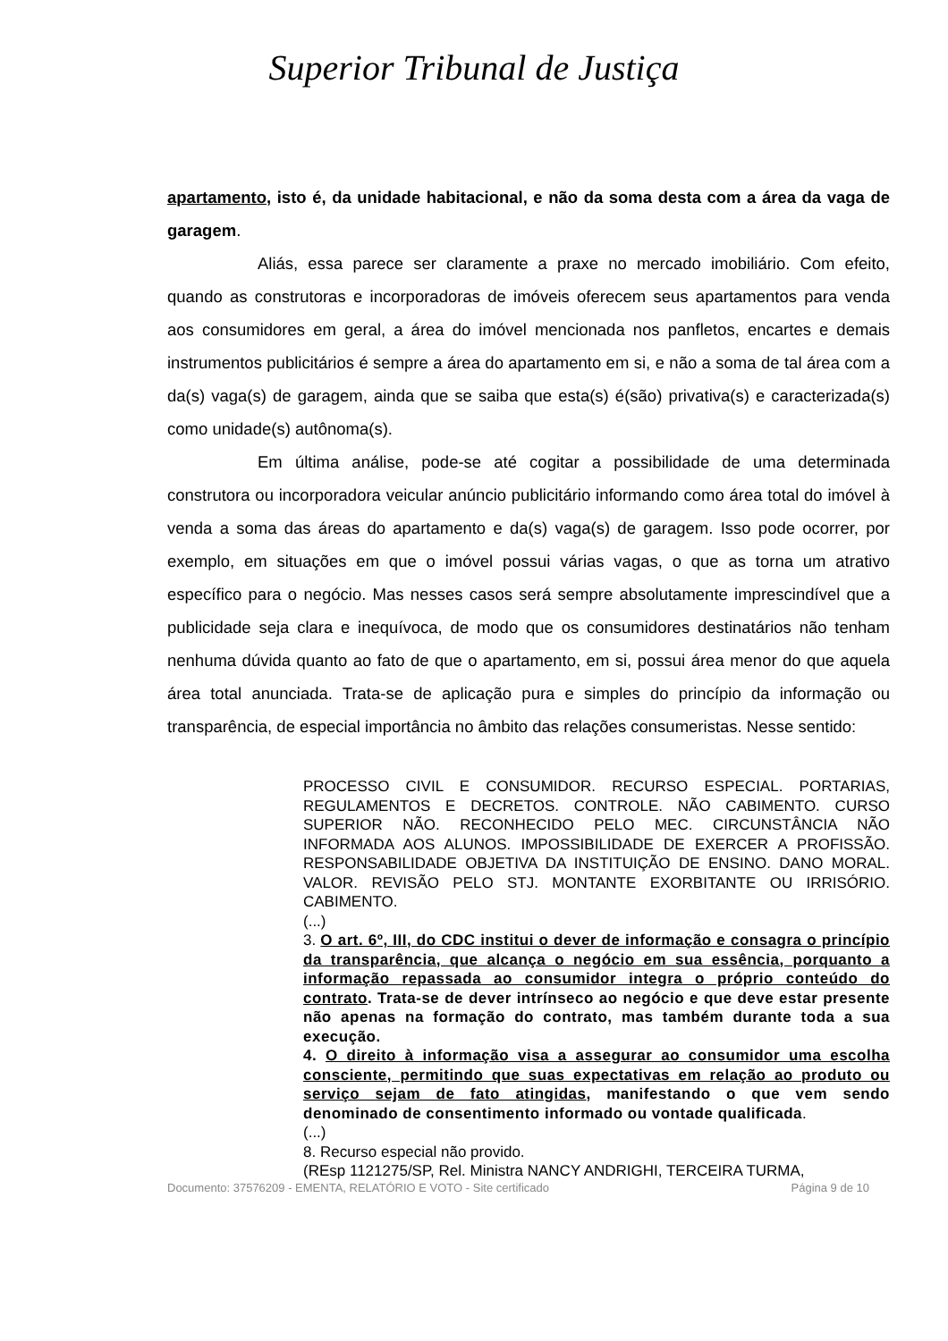Superior Tribunal de Justiça
apartamento, isto é, da unidade habitacional, e não da soma desta com a área da vaga de garagem.
Aliás, essa parece ser claramente a praxe no mercado imobiliário. Com efeito, quando as construtoras e incorporadoras de imóveis oferecem seus apartamentos para venda aos consumidores em geral, a área do imóvel mencionada nos panfletos, encartes e demais instrumentos publicitários é sempre a área do apartamento em si, e não a soma de tal área com a da(s) vaga(s) de garagem, ainda que se saiba que esta(s) é(são) privativa(s) e caracterizada(s) como unidade(s) autônoma(s).
Em última análise, pode-se até cogitar a possibilidade de uma determinada construtora ou incorporadora veicular anúncio publicitário informando como área total do imóvel à venda a soma das áreas do apartamento e da(s) vaga(s) de garagem. Isso pode ocorrer, por exemplo, em situações em que o imóvel possui várias vagas, o que as torna um atrativo específico para o negócio. Mas nesses casos será sempre absolutamente imprescindível que a publicidade seja clara e inequívoca, de modo que os consumidores destinatários não tenham nenhuma dúvida quanto ao fato de que o apartamento, em si, possui área menor do que aquela área total anunciada. Trata-se de aplicação pura e simples do princípio da informação ou transparência, de especial importância no âmbito das relações consumeristas. Nesse sentido:
PROCESSO CIVIL E CONSUMIDOR. RECURSO ESPECIAL. PORTARIAS, REGULAMENTOS E DECRETOS. CONTROLE. NÃO CABIMENTO. CURSO SUPERIOR NÃO. RECONHECIDO PELO MEC. CIRCUNSTÂNCIA NÃO INFORMADA AOS ALUNOS. IMPOSSIBILIDADE DE EXERCER A PROFISSÃO. RESPONSABILIDADE OBJETIVA DA INSTITUIÇÃO DE ENSINO. DANO MORAL. VALOR. REVISÃO PELO STJ. MONTANTE EXORBITANTE OU IRRISÓRIO. CABIMENTO.
(...)
3. O art. 6º, III, do CDC institui o dever de informação e consagra o princípio da transparência, que alcança o negócio em sua essência, porquanto a informação repassada ao consumidor integra o próprio conteúdo do contrato. Trata-se de dever intrínseco ao negócio e que deve estar presente não apenas na formação do contrato, mas também durante toda a sua execução.
4. O direito à informação visa a assegurar ao consumidor uma escolha consciente, permitindo que suas expectativas em relação ao produto ou serviço sejam de fato atingidas, manifestando o que vem sendo denominado de consentimento informado ou vontade qualificada.
(...)
8. Recurso especial não provido.
(REsp 1121275/SP, Rel. Ministra NANCY ANDRIGHI, TERCEIRA TURMA,
Documento: 37576209 - EMENTA, RELATÓRIO E VOTO - Site certificado Página 9 de 10